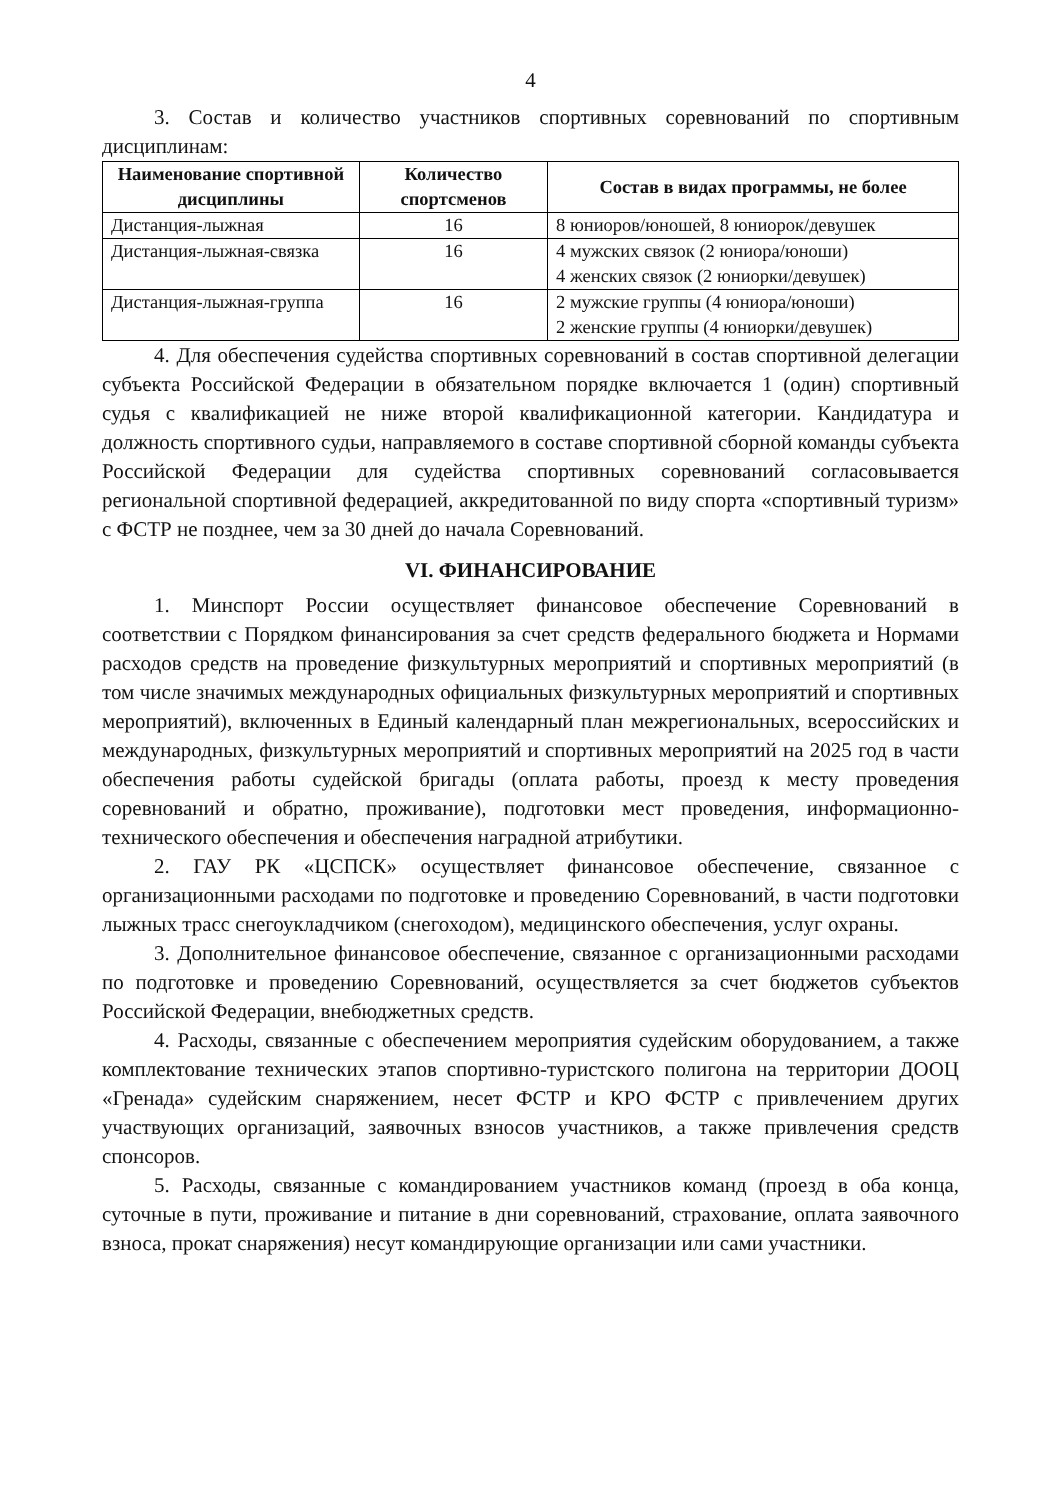4
3. Состав и количество участников спортивных соревнований по спортивным дисциплинам:
| Наименование спортивной дисциплины | Количество спортсменов | Состав в видах программы, не более |
| --- | --- | --- |
| Дистанция-лыжная | 16 | 8 юниоров/юношей, 8 юниорок/девушек |
| Дистанция-лыжная-связка | 16 | 4 мужских связок (2 юниора/юноши) 4 женских связок (2 юниорки/девушек) |
| Дистанция-лыжная-группа | 16 | 2 мужские группы (4 юниора/юноши) 2 женские группы (4 юниорки/девушек) |
4. Для обеспечения судейства спортивных соревнований в состав спортивной делегации субъекта Российской Федерации в обязательном порядке включается 1 (один) спортивный судья с квалификацией не ниже второй квалификационной категории. Кандидатура и должность спортивного судьи, направляемого в составе спортивной сборной команды субъекта Российской Федерации для судейства спортивных соревнований согласовывается региональной спортивной федерацией, аккредитованной по виду спорта «спортивный туризм» с ФСТР не позднее, чем за 30 дней до начала Соревнований.
VI. ФИНАНСИРОВАНИЕ
1. Минспорт России осуществляет финансовое обеспечение Соревнований в соответствии с Порядком финансирования за счет средств федерального бюджета и Нормами расходов средств на проведение физкультурных мероприятий и спортивных мероприятий (в том числе значимых международных официальных физкультурных мероприятий и спортивных мероприятий), включенных в Единый календарный план межрегиональных, всероссийских и международных, физкультурных мероприятий и спортивных мероприятий на 2025 год в части обеспечения работы судейской бригады (оплата работы, проезд к месту проведения соревнований и обратно, проживание), подготовки мест проведения, информационно-технического обеспечения и обеспечения наградной атрибутики.
2. ГАУ РК «ЦСПСК» осуществляет финансовое обеспечение, связанное с организационными расходами по подготовке и проведению Соревнований, в части подготовки лыжных трасс снегоукладчиком (снегоходом), медицинского обеспечения, услуг охраны.
3. Дополнительное финансовое обеспечение, связанное с организационными расходами по подготовке и проведению Соревнований, осуществляется за счет бюджетов субъектов Российской Федерации, внебюджетных средств.
4. Расходы, связанные с обеспечением мероприятия судейским оборудованием, а также комплектование технических этапов спортивно-туристского полигона на территории ДООЦ «Гренада» судейским снаряжением, несет ФСТР и КРО ФСТР с привлечением других участвующих организаций, заявочных взносов участников, а также привлечения средств спонсоров.
5. Расходы, связанные с командированием участников команд (проезд в оба конца, суточные в пути, проживание и питание в дни соревнований, страхование, оплата заявочного взноса, прокат снаряжения) несут командирующие организации или сами участники.